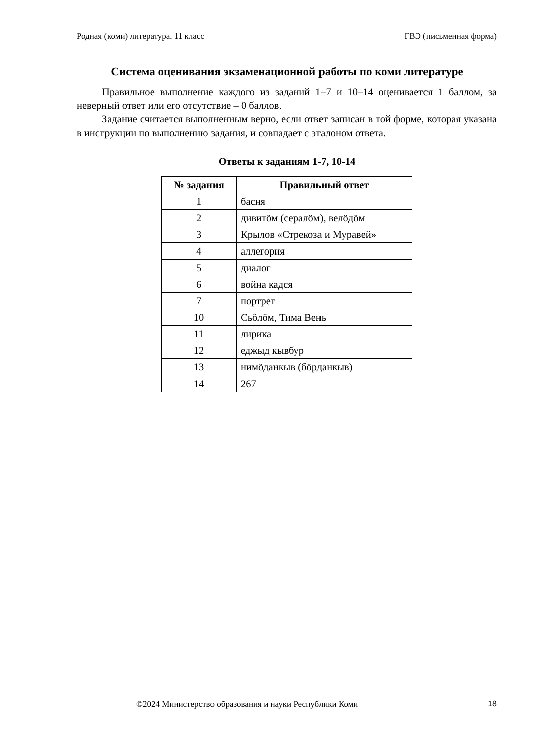Родная (коми) литература. 11 класс ГВЭ (письменная форма)
Система оценивания экзаменационной работы по коми литературе
Правильное выполнение каждого из заданий 1–7 и 10–14 оценивается 1 баллом, за неверный ответ или его отсутствие – 0 баллов.
Задание считается выполненным верно, если ответ записан в той форме, которая указана в инструкции по выполнению задания, и совпадает с эталоном ответа.
Ответы к заданиям 1-7, 10-14
| № задания | Правильный ответ |
| --- | --- |
| 1 | басня |
| 2 | дивитӧм (сералӧм), велӧдӧм |
| 3 | Крылов «Стрекоза и Муравей» |
| 4 | аллегория |
| 5 | диалог |
| 6 | война кадся |
| 7 | портрет |
| 10 | Сьӧлӧм, Тима Вень |
| 11 | лирика |
| 12 | еджыд кывбур |
| 13 | нимӧданкыв (бӧрданкыв) |
| 14 | 267 |
©2024 Министерство образования и науки Республики Коми 18